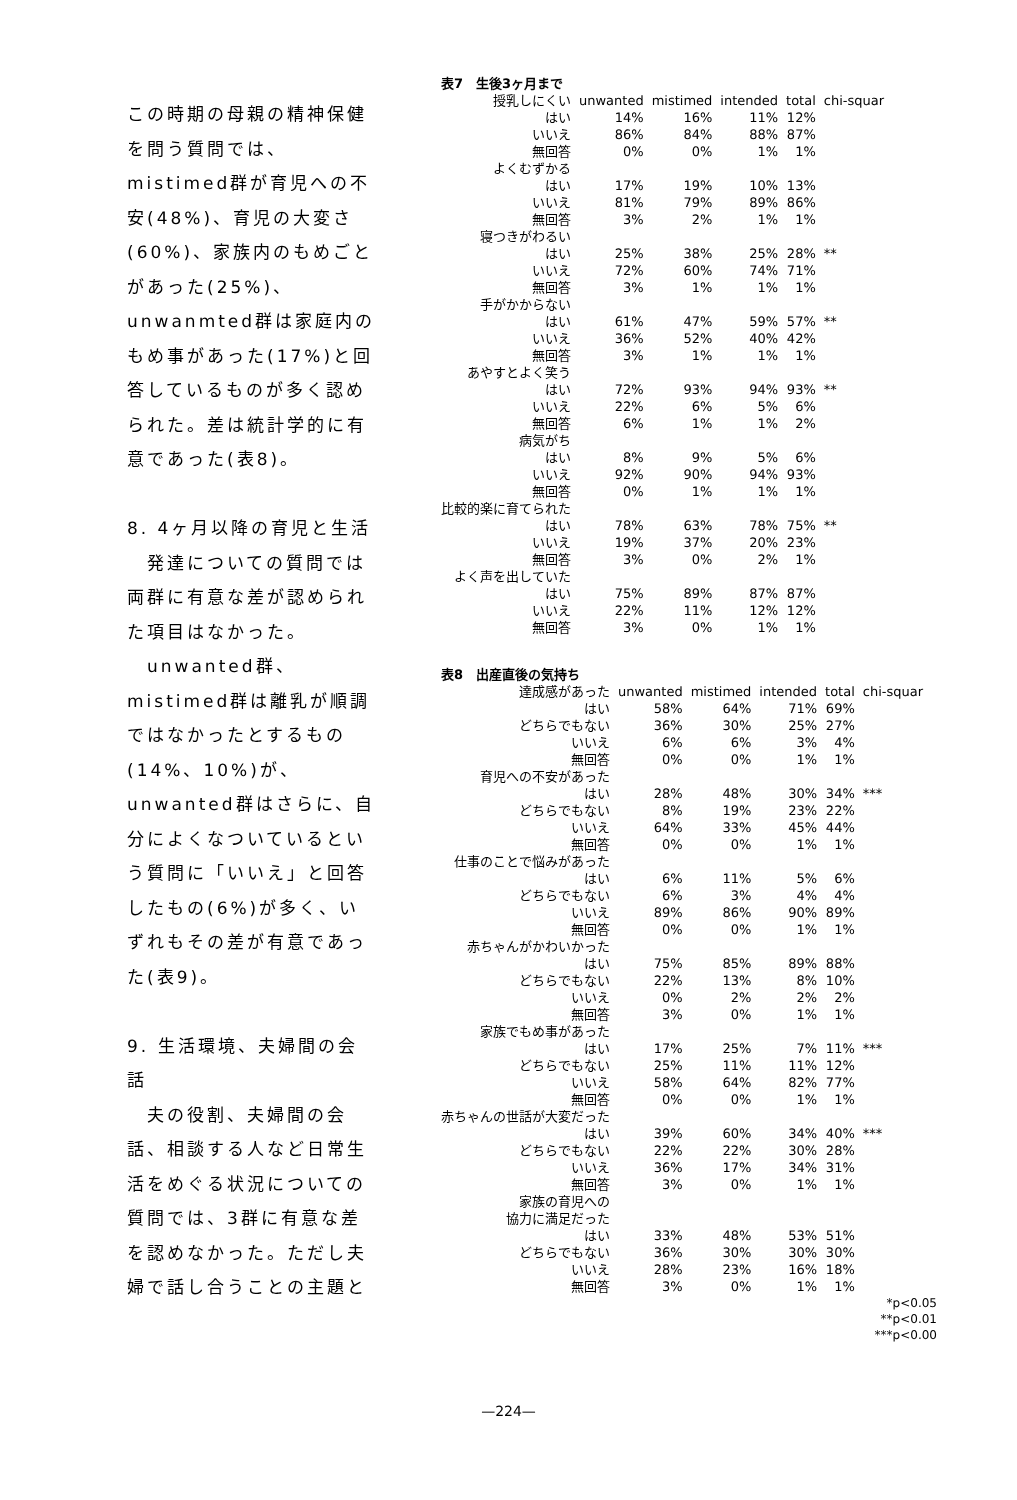この時期の母親の精神保健を問う質問では、mistimed群が育児への不安(48%)、育児の大変さ(60%)、家族内のもめごとがあった(25%)、unwanmted群は家庭内のもめ事があった(17%)と回答しているものが多く認められた。差は統計学的に有意であった(表8)。
8. 4ヶ月以降の育児と生活
　発達についての質問では両群に有意な差が認められた項目はなかった。
　unwanted群、mistimed群は離乳が順調ではなかったとするもの(14%、10%)が、unwanted群はさらに、自分によくなついているという質問に「いいえ」と回答したもの(6%)が多く、いずれもその差が有意であった(表9)。
9. 生活環境、夫婦間の会話
　夫の役割、夫婦間の会話、相談する人など日常生活をめぐる状況についての質問では、3群に有意な差を認めなかった。ただし夫婦で話し合うことの主題と
| 表7 生後3ヶ月まで | | | | | |
| 授乳しにくい | unwanted | mistimed | intended | total | chi-squar |
| はい | 14% | 16% | 11% | 12% | |
| いいえ | 86% | 84% | 88% | 87% | |
| 無回答 | 0% | 0% | 1% | 1% | |
| よくむずかる | | | | | |
| はい | 17% | 19% | 10% | 13% | |
| いいえ | 81% | 79% | 89% | 86% | |
| 無回答 | 3% | 2% | 1% | 1% | |
| 寝つきがわるい | | | | | |
| はい | 25% | 38% | 25% | 28% | ** |
| いいえ | 72% | 60% | 74% | 71% | |
| 無回答 | 3% | 1% | 1% | 1% | |
| 手がかからない | | | | | |
| はい | 61% | 47% | 59% | 57% | ** |
| いいえ | 36% | 52% | 40% | 42% | |
| 無回答 | 3% | 1% | 1% | 1% | |
| あやすとよく笑う | | | | | |
| はい | 72% | 93% | 94% | 93% | ** |
| いいえ | 22% | 6% | 5% | 6% | |
| 無回答 | 6% | 1% | 1% | 2% | |
| 病気がち | | | | | |
| はい | 8% | 9% | 5% | 6% | |
| いいえ | 92% | 90% | 94% | 93% | |
| 無回答 | 0% | 1% | 1% | 1% | |
| 比較的楽に育てられた | | | | | |
| はい | 78% | 63% | 78% | 75% | ** |
| いいえ | 19% | 37% | 20% | 23% | |
| 無回答 | 3% | 0% | 2% | 1% | |
| よく声を出していた | | | | | |
| はい | 75% | 89% | 87% | 87% | |
| いいえ | 22% | 11% | 12% | 12% | |
| 無回答 | 3% | 0% | 1% | 1% | |
| 表8 出産直後の気持ち | | | | | |
| 達成感があった | unwanted | mistimed | intended | total | chi-squar |
| はい | 58% | 64% | 71% | 69% | |
| どちらでもない | 36% | 30% | 25% | 27% | |
| いいえ | 6% | 6% | 3% | 4% | |
| 無回答 | 0% | 0% | 1% | 1% | |
| 育児への不安があった | | | | | |
| はい | 28% | 48% | 30% | 34% | *** |
| どちらでもない | 8% | 19% | 23% | 22% | |
| いいえ | 64% | 33% | 45% | 44% | |
| 無回答 | 0% | 0% | 1% | 1% | |
| 仕事のことで悩みがあった | | | | | |
| はい | 6% | 11% | 5% | 6% | |
| どちらでもない | 6% | 3% | 4% | 4% | |
| いいえ | 89% | 86% | 90% | 89% | |
| 無回答 | 0% | 0% | 1% | 1% | |
| 赤ちゃんがかわいかった | | | | | |
| はい | 75% | 85% | 89% | 88% | |
| どちらでもない | 22% | 13% | 8% | 10% | |
| いいえ | 0% | 2% | 2% | 2% | |
| 無回答 | 3% | 0% | 1% | 1% | |
| 家族でもめ事があった | | | | | |
| はい | 17% | 25% | 7% | 11% | *** |
| どちらでもない | 25% | 11% | 11% | 12% | |
| いいえ | 58% | 64% | 82% | 77% | |
| 無回答 | 0% | 0% | 1% | 1% | |
| 赤ちゃんの世話が大変だった | | | | | |
| はい | 39% | 60% | 34% | 40% | *** |
| どちらでもない | 22% | 22% | 30% | 28% | |
| いいえ | 36% | 17% | 34% | 31% | |
| 無回答 | 3% | 0% | 1% | 1% | |
| 家族の育児への 協力に満足だった | | | | | |
| はい | 33% | 48% | 53% | 51% | |
| どちらでもない | 36% | 30% | 30% | 30% | |
| いいえ | 28% | 23% | 16% | 18% | |
| 無回答 | 3% | 0% | 1% | 1% | |
*p<0.05
**p<0.01
***p<0.00
—224—